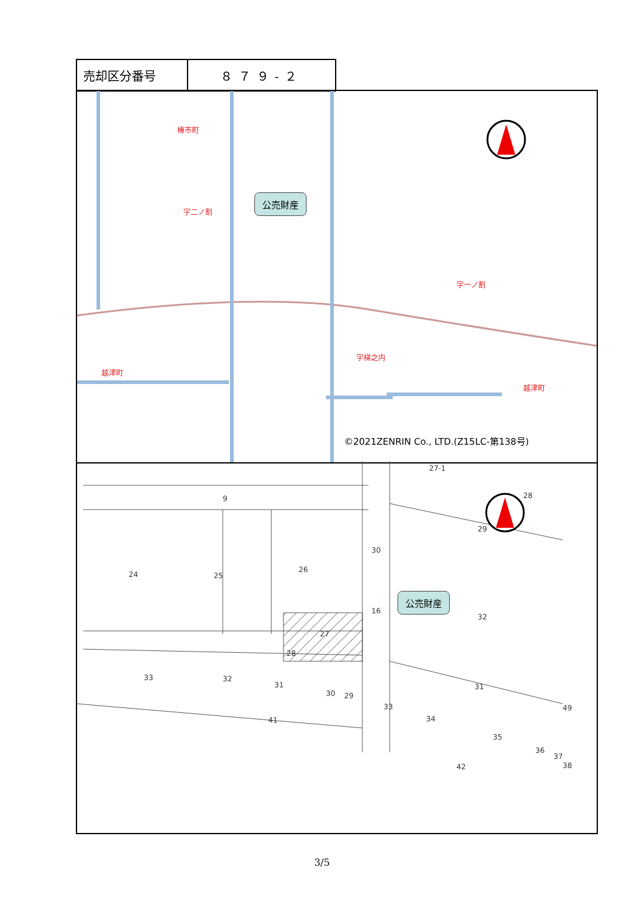| 売却区分番号 | ８７９-２ |
椿市町
字二ノ割
字一ノ割
字梯之内
越津町
越津町
公売財産
©2021ZENRIN Co., LTD.(Z15LC-第138号)
27-1
9 28
29
24 25
26
30
16
公売財産
32
27
28
33 32
31
30 29
31
33
34
41
35
36
37
38
42
49
3/5